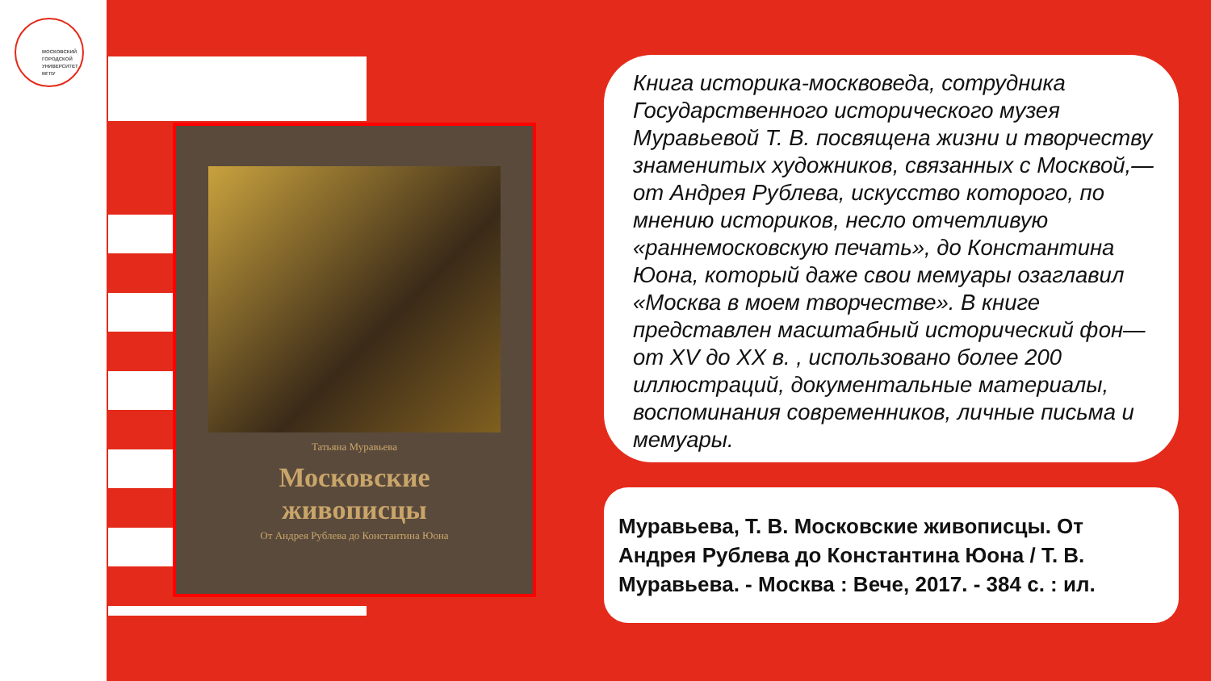МОСКОВСКИЙ
ГОРОДСКОЙ
УНИВЕРСИТЕТ
МГПУ
Татьяна Муравьева
Московские
живописцы
От Андрея Рублева до Константина Юона
Книга историка-москвоведа, сотрудника Государственного исторического музея Муравьевой Т. В. посвящена жизни и творчеству знаменитых художников, связанных с Москвой,— от Андрея Рублева, искусство которого, по мнению историков, несло отчетливую «раннемосковскую печать», до Константина Юона, который даже свои мемуары озаглавил «Москва в моем творчестве». В книге представлен масштабный исторический фон— от XV до XX в. , использовано более 200 иллюстраций, документальные материалы, воспоминания современников, личные письма и мемуары.
Муравьева, Т. В. Московские живописцы. От Андрея Рублева до Константина Юона / Т. В. Муравьева. - Москва : Вече, 2017. - 384 с. : ил.